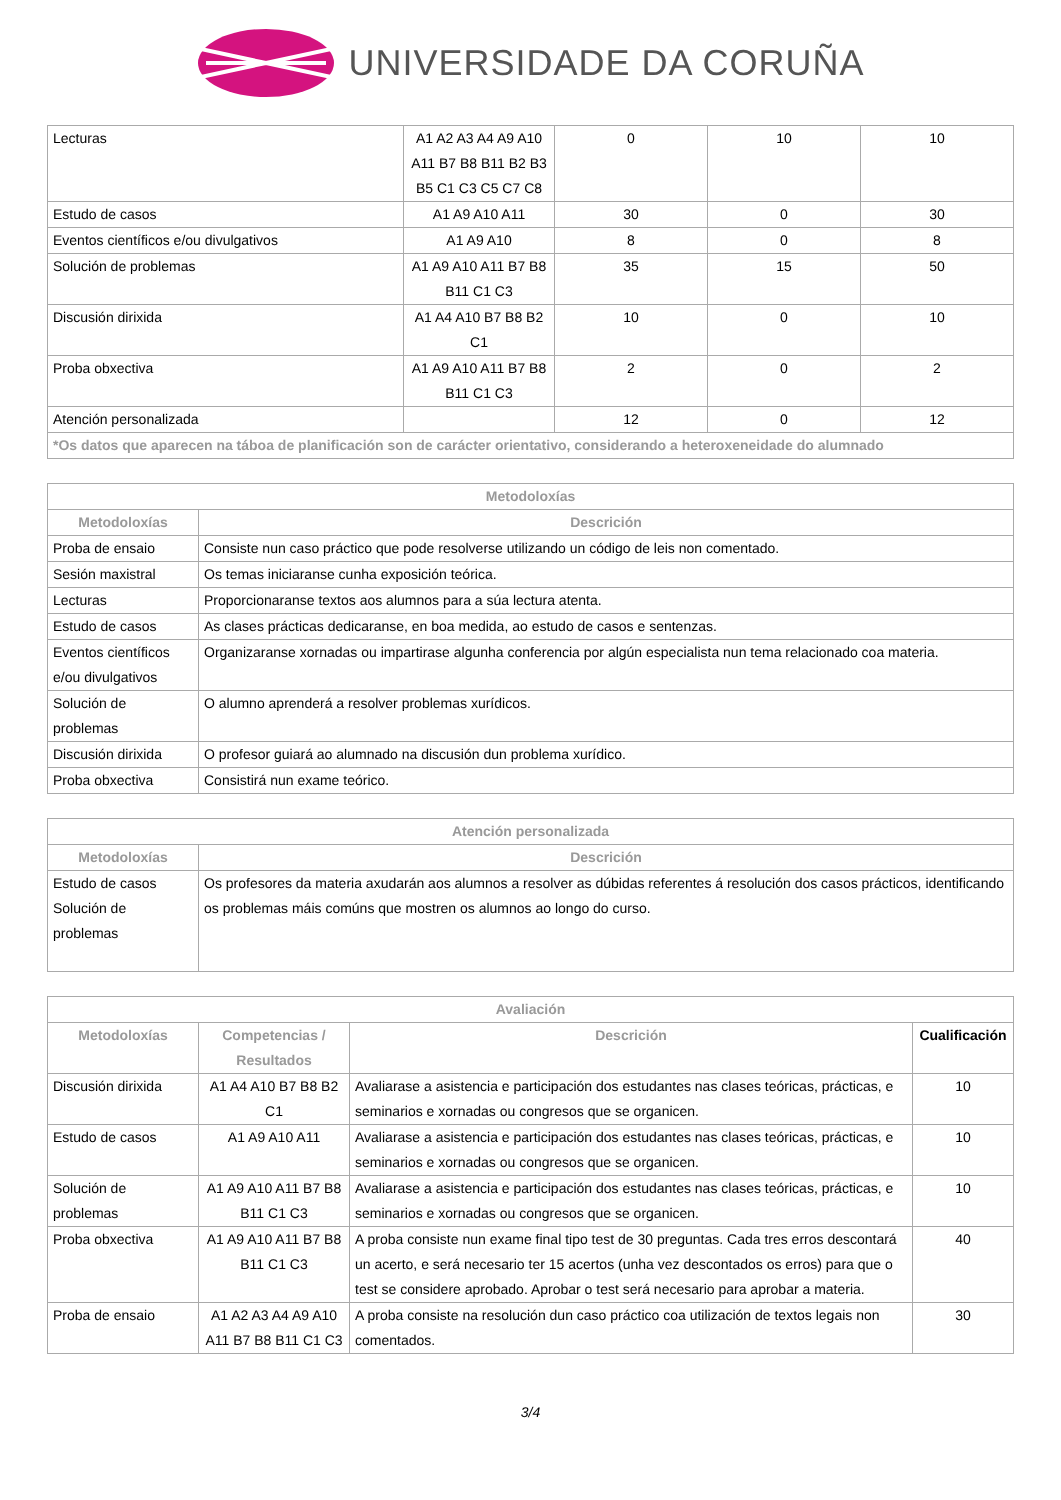UNIVERSIDADE DA CORUÑA
| Lecturas | A1 A2 A3 A4 A9 A10 A11 B7 B8 B11 B2 B3 B5 C1 C3 C5 C7 C8 | 0 | 10 | 10 |
| Estudo de casos | A1 A9 A10 A11 | 30 | 0 | 30 |
| Eventos científicos e/ou divulgativos | A1 A9 A10 | 8 | 0 | 8 |
| Solución de problemas | A1 A9 A10 A11 B7 B8 B11 C1 C3 | 35 | 15 | 50 |
| Discusión dirixida | A1 A4 A10 B7 B8 B2 C1 | 10 | 0 | 10 |
| Proba obxectiva | A1 A9 A10 A11 B7 B8 B11 C1 C3 | 2 | 0 | 2 |
| Atención personalizada | | 12 | 0 | 12 |
| *Os datos que aparecen na táboa de planificación son de carácter orientativo, considerando a heteroxeneidade do alumnado | | | | |
| Metodoloxías | |
| --- | --- |
| Metodoloxías | Descrición |
| Proba de ensaio | Consiste nun caso práctico que pode resolverse utilizando un código de leis non comentado. |
| Sesión maxistral | Os temas iniciaranse cunha exposición teórica. |
| Lecturas | Proporcionaranse textos aos alumnos para a súa lectura atenta. |
| Estudo de casos | As clases prácticas dedicaranse, en boa medida, ao estudo de casos e sentenzas. |
| Eventos científicos e/ou divulgativos | Organizaranse xornadas ou impartirase algunha conferencia por algún especialista nun tema relacionado coa materia. |
| Solución de problemas | O alumno aprenderá a resolver problemas xurídicos. |
| Discusión dirixida | O profesor guiará ao alumnado na discusión dun problema xurídico. |
| Proba obxectiva | Consistirá nun exame teórico. |
| Atención personalizada | |
| --- | --- |
| Metodoloxías | Descrición |
| Estudo de casos Solución de problemas | Os profesores da materia axudarán aos alumnos a resolver as dúbidas referentes á resolución dos casos prácticos, identificando os problemas máis comúns que mostren os alumnos ao longo do curso. |
| Avaliación | | | |
| --- | --- | --- | --- |
| Metodoloxías | Competencias / Resultados | Descrición | Cualificación |
| Discusión dirixida | A1 A4 A10 B7 B8 B2 C1 | Avaliarase a asistencia e participación dos estudantes nas clases teóricas, prácticas, e seminarios e xornadas ou congresos que se organicen. | 10 |
| Estudo de casos | A1 A9 A10 A11 | Avaliarase a asistencia e participación dos estudantes nas clases teóricas, prácticas, e seminarios e xornadas ou congresos que se organicen. | 10 |
| Solución de problemas | A1 A9 A10 A11 B7 B8 B11 C1 C3 | Avaliarase a asistencia e participación dos estudantes nas clases teóricas, prácticas, e seminarios e xornadas ou congresos que se organicen. | 10 |
| Proba obxectiva | A1 A9 A10 A11 B7 B8 B11 C1 C3 | A proba consiste nun exame final tipo test de 30 preguntas. Cada tres erros descontará un acerto, e será necesario ter 15 acertos (unha vez descontados os erros) para que o test se considere aprobado. Aprobar o test será necesario para aprobar a materia. | 40 |
| Proba de ensaio | A1 A2 A3 A4 A9 A10 A11 B7 B8 B11 C1 C3 | A proba consiste na resolución dun caso práctico coa utilización de textos legais non comentados. | 30 |
3/4